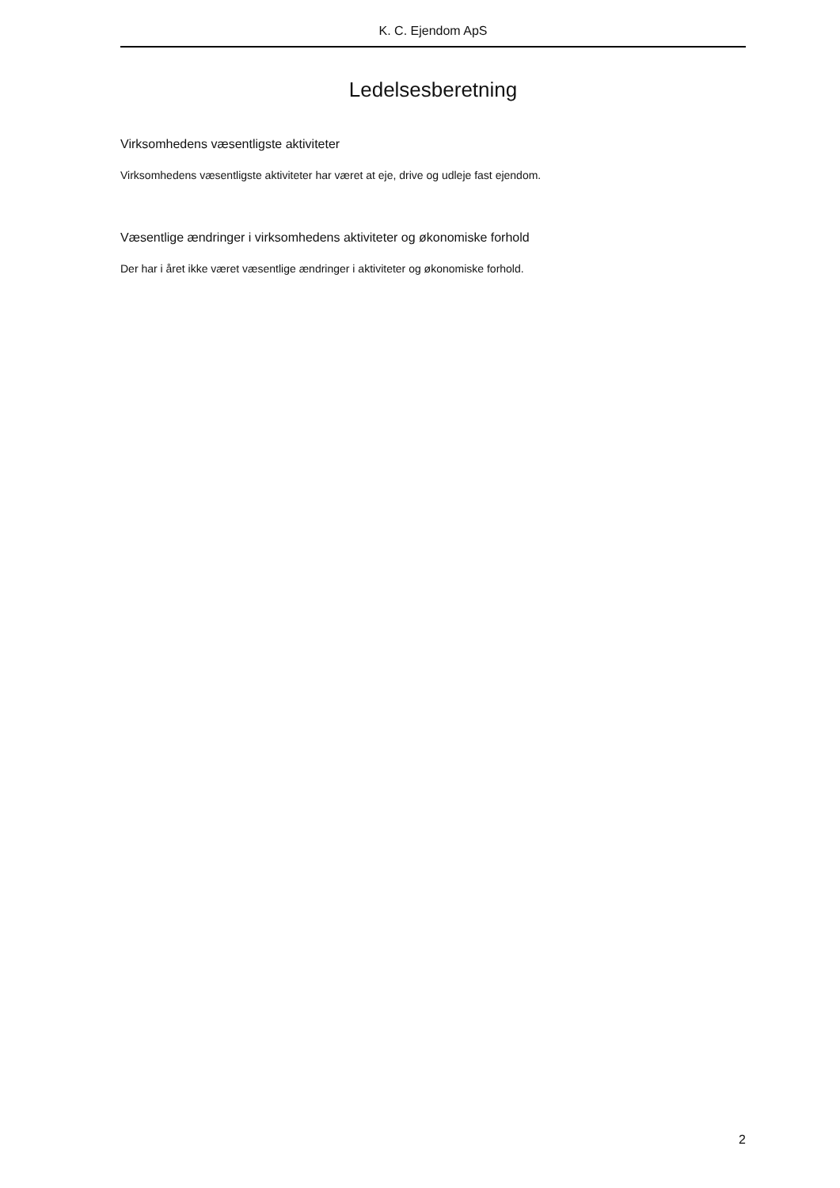K. C. Ejendom ApS
Ledelsesberetning
Virksomhedens væsentligste aktiviteter
Virksomhedens væsentligste aktiviteter har været at eje, drive og udleje fast ejendom.
Væsentlige ændringer i virksomhedens aktiviteter og økonomiske forhold
Der har i året ikke været væsentlige ændringer i aktiviteter og økonomiske forhold.
2